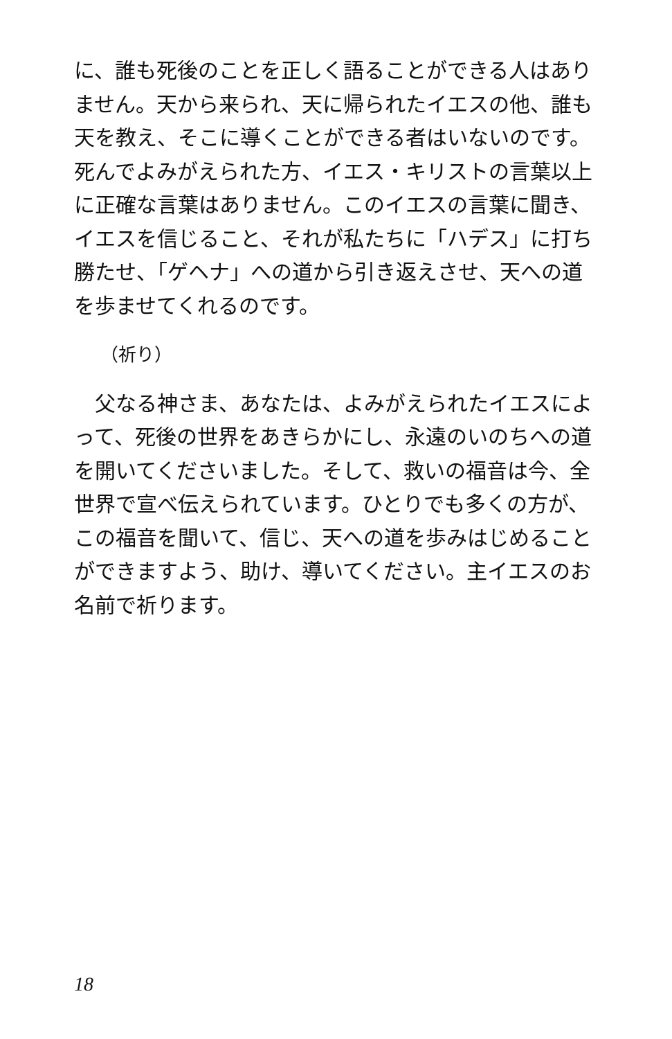に、誰も死後のことを正しく語ることができる人はありません。天から来られ、天に帰られたイエスの他、誰も天を教え、そこに導くことができる者はいないのです。死んでよみがえられた方、イエス・キリストの言葉以上に正確な言葉はありません。このイエスの言葉に聞き、イエスを信じること、それが私たちに「ハデス」に打ち勝たせ、「ゲヘナ」への道から引き返えさせ、天への道を歩ませてくれるのです。
（祈り）
　父なる神さま、あなたは、よみがえられたイエスによって、死後の世界をあきらかにし、永遠のいのちへの道を開いてくださいました。そして、救いの福音は今、全世界で宣べ伝えられています。ひとりでも多くの方が、この福音を聞いて、信じ、天への道を歩みはじめることができますよう、助け、導いてください。主イエスのお名前で祈ります。
18